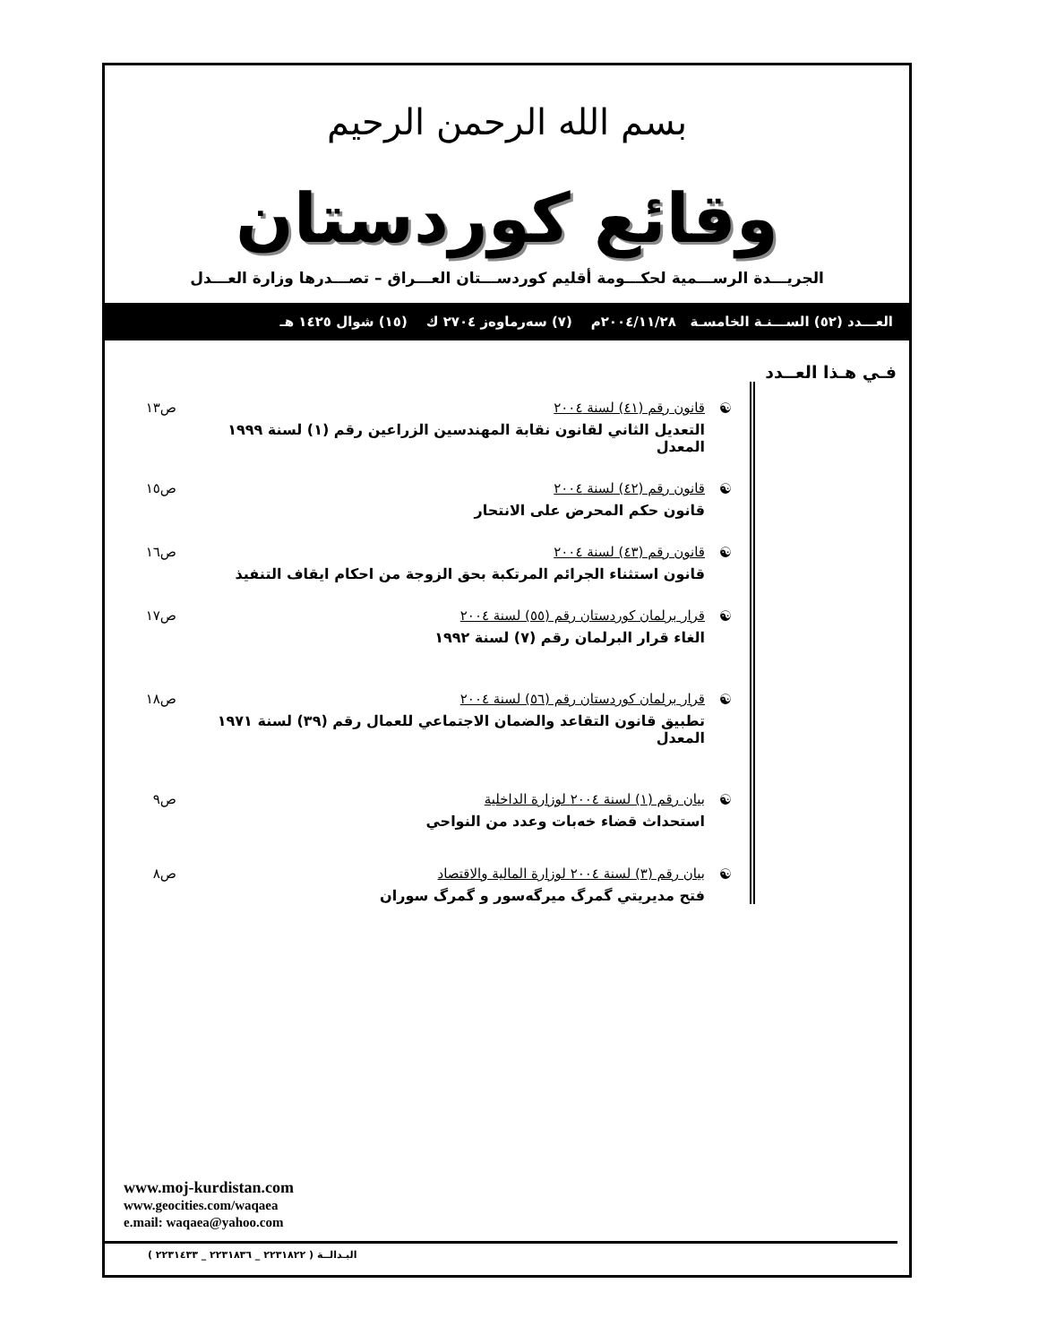بسم الله الرحمن الرحيم
وقائع كوردستان
الجريـــدة الرســـمية لحكـــومة أقليم كوردســـتان العـــراق – تصـــدرها وزارة العـــدل
العـــدد (٥٢) الســـنـة الخامسـة ٢٠٠٤/١١/٢٨م (٧) سەرماوەز ٢٧٠٤ ك (١٥) شوال ١٤٢٥ هـ
فـي هـذا العــدد
☯ قانون رقم (٤١) لسنة ٢٠٠٤
التعديل الثاني لقانون نقابة المهندسين الزراعين رقم (١) لسنة ١٩٩٩ المعدل
ص١٣
☯ قانون رقم (٤٢) لسنة ٢٠٠٤
قانون حكم المحرض على الانتحار
ص١٥
☯ قانون رقم (٤٣) لسنة ٢٠٠٤
قانون استثناء الجرائم المرتكبة بحق الزوجة من احكام ايقاف التنفيذ
ص١٦
☯ قرار برلمان كوردستان رقم (٥٥) لسنة ٢٠٠٤
الغاء قرار البرلمان رقم (٧) لسنة ١٩٩٢
ص١٧
☯ قرار برلمان كوردستان رقم (٥٦) لسنة ٢٠٠٤
تطبيق قانون التقاعد والضمان الاجتماعي للعمال رقم (٣٩) لسنة ١٩٧١ المعدل
ص١٨
☯ بيان رقم (١) لسنة ٢٠٠٤ لوزارة الداخلية
استحداث قضاء خەبات وعدد من النواحي
ص٩
☯ بيان رقم (٣) لسنة ٢٠٠٤ لوزارة المالية والاقتصاد
فتح مديريتي گمرگ ميرگەسور و گمرگ سوران
ص٨
www.moj-kurdistan.com
www.geocities.com/waqaea
e.mail: waqaea@yahoo.com
البـدالــة ( ٢٢٣١٨٢٢ _ ٢٢٣١٨٣٦ _ ٢٢٣١٤٣٣ )